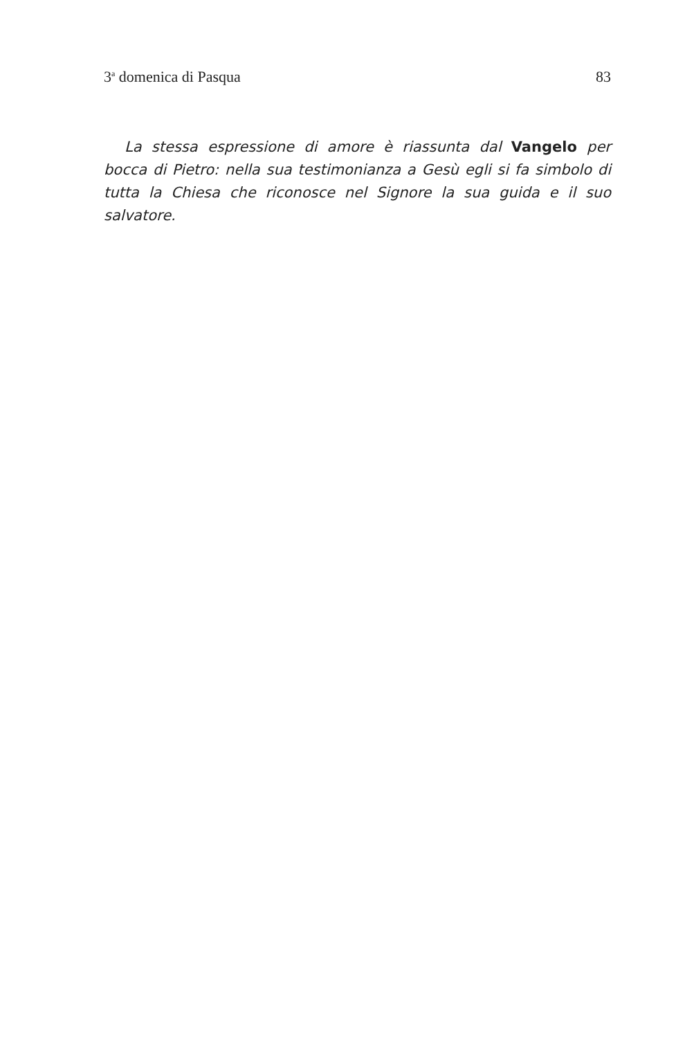3<sup>a</sup> domenica di Pasqua 83
La stessa espressione di amore è riassunta dal Vangelo per bocca di Pietro: nella sua testimonianza a Gesù egli si fa simbolo di tutta la Chiesa che riconosce nel Signore la sua guida e il suo salvatore.